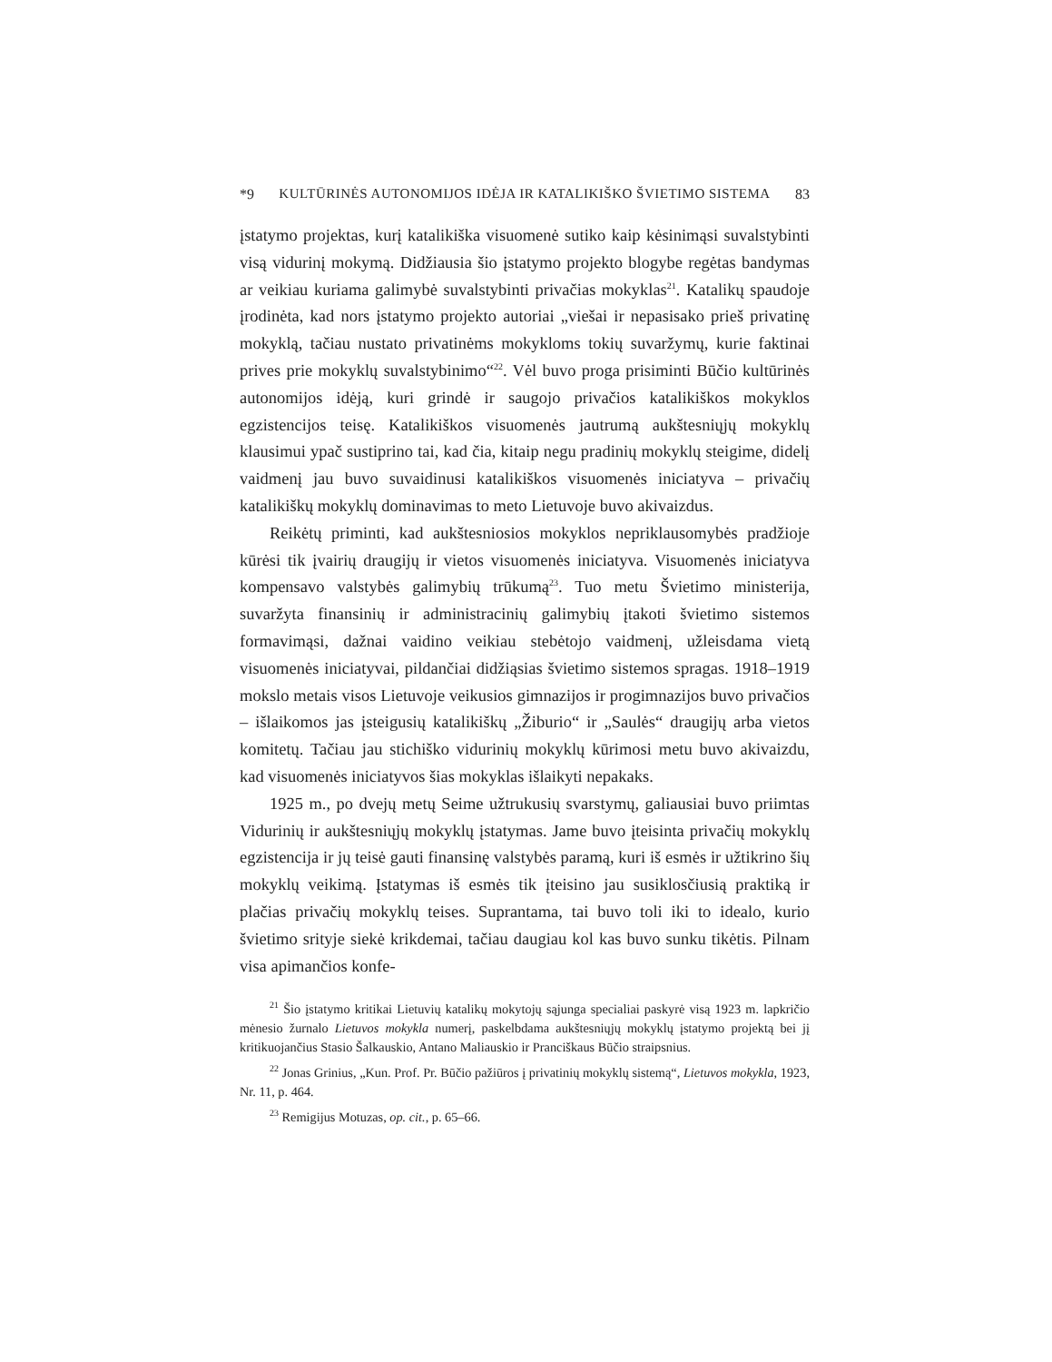*9 KULTŪRINĖS AUTONOMIJOS IDĖJA IR KATALIKIŠKO ŠVIETIMO SISTEMA 83
įstatymo projektas, kurį katalikiška visuomenė sutiko kaip kėsinimąsi suvalstybinti visą vidurinį mokymą. Didžiausia šio įstatymo projekto blogybe regėtas bandymas ar veikiau kuriama galimybė suvalstybinti privačias mokyklas<sup>21</sup>. Katalikų spaudoje įrodinėta, kad nors įstatymo projekto autoriai „viešai ir nepasisako prieš privatinę mokyklą, tačiau nustato privatinėms mokykloms tokių suvaržymų, kurie faktinai prives prie mokyklų suvalstybinimo“<sup>22</sup>. Vėl buvo proga prisiminti Būčio kultūrinės autonomijos idėją, kuri grindė ir saugojo privačios katalikiškos mokyklos egzistencijos teisę. Katalikiškos visuomenės jautrumą aukštesniųjų mokyklų klausimui ypač sustiprino tai, kad čia, kitaip negu pradinių mokyklų steigime, didelį vaidmenį jau buvo suvaidinusi katalikiškos visuomenės iniciatyva – privačių katalikiškų mokyklų dominavimas to meto Lietuvoje buvo akivaizdus.
Reikėtų priminti, kad aukštesniosios mokyklos nepriklausomybės pradžioje kūrėsi tik įvairių draugijų ir vietos visuomenės iniciatyva. Visuomenės iniciatyva kompensavo valstybės galimybių trūkumą<sup>23</sup>. Tuo metu Švietimo ministerija, suvaržyta finansinių ir administracinių galimybių įtakoti švietimo sistemos formavimąsi, dažnai vaidino veikiau stebėtojo vaidmenį, užleisdama vietą visuomenės iniciatyvai, pildančiai didžiąsias švietimo sistemos spragas. 1918–1919 mokslo metais visos Lietuvoje veikusios gimnazijos ir progimnazijos buvo privačios – išlaikomos jas įsteigusių katalikiškų „Žiburio“ ir „Saulės“ draugijų arba vietos komitetų. Tačiau jau stichiško vidurinių mokyklų kūrimosi metu buvo akivaizdu, kad visuomenės iniciatyvos šias mokyklas išlaikyti nepakaks.
1925 m., po dvejų metų Seime užtrukusių svarstymų, galiausiai buvo priimtas Vidurinių ir aukštesniųjų mokyklų įstatymas. Jame buvo įteisinta privačių mokyklų egzistencija ir jų teisė gauti finansinę valstybės paramą, kuri iš esmės ir užtikrino šių mokyklų veikimą. Įstatymas iš esmės tik įteisino jau susiklosčiusią praktiką ir plačias privačių mokyklų teises. Suprantama, tai buvo toli iki to idealo, kurio švietimo srityje siekė krikdemai, tačiau daugiau kol kas buvo sunku tikėtis. Pilnam visa apimančios konfe-
<sup>21</sup> Šio įstatymo kritikai Lietuvių katalikų mokytojų sąjunga specialiai paskyrė visą 1923 m. lapkričio mėnesio žurnalo Lietuvos mokykla numerį, paskelbdama aukštesniųjų mokyklų įstatymo projektą bei jį kritikuojančius Stasio Šalkauskio, Antano Maliauskio ir Pranciškaus Būčio straipsnius.
<sup>22</sup> Jonas Grinius, „Kun. Prof. Pr. Būčio pažiūros į privatinių mokyklų sistemą“, Lietuvos mokykla, 1923, Nr. 11, p. 464.
<sup>23</sup> Remigijus Motuzas, op. cit., p. 65–66.